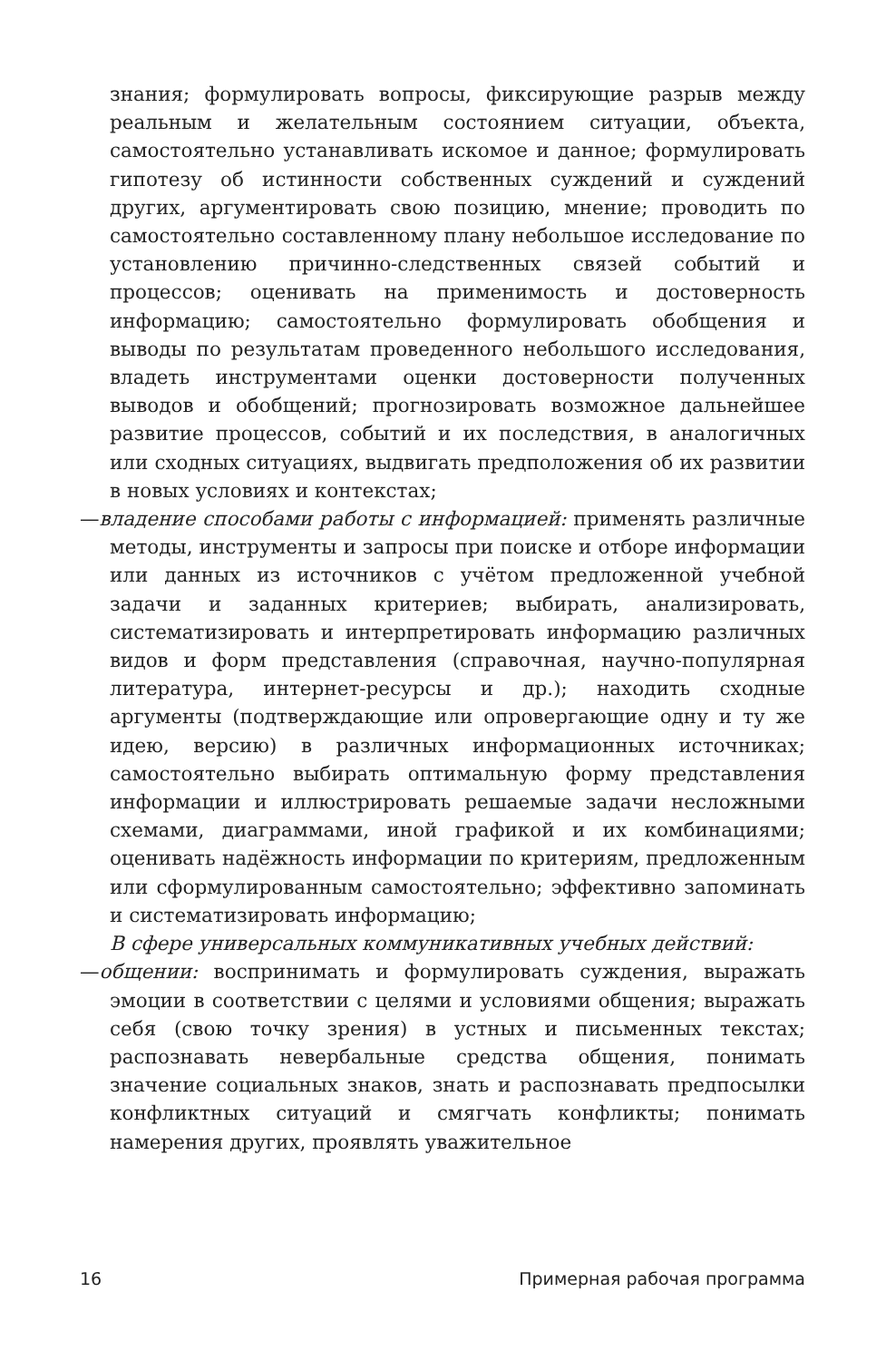знания; формулировать вопросы, фиксирующие разрыв между реальным и желательным состоянием ситуации, объекта, самостоятельно устанавливать искомое и данное; формулировать гипотезу об истинности собственных суждений и суждений других, аргументировать свою позицию, мнение; проводить по самостоятельно составленному плану небольшое исследование по установлению причинно-следственных связей событий и процессов; оценивать на применимость и достоверность информацию; самостоятельно формулировать обобщения и выводы по результатам проведенного небольшого исследования, владеть инструментами оценки достоверности полученных выводов и обобщений; прогнозировать возможное дальнейшее развитие процессов, событий и их последствия, в аналогичных или сходных ситуациях, выдвигать предположения об их развитии в новых условиях и контекстах;
—владение способами работы с информацией: применять различные методы, инструменты и запросы при поиске и отборе информации или данных из источников с учётом предложенной учебной задачи и заданных критериев; выбирать, анализировать, систематизировать и интерпретировать информацию различных видов и форм представления (справочная, научно-популярная литература, интернет-ресурсы и др.); находить сходные аргументы (подтверждающие или опровергающие одну и ту же идею, версию) в различных информационных источниках; самостоятельно выбирать оптимальную форму представления информации и иллюстрировать решаемые задачи несложными схемами, диаграммами, иной графикой и их комбинациями; оценивать надёжность информации по критериям, предложенным или сформулированным самостоятельно; эффективно запоминать и систематизировать информацию;
В сфере универсальных коммуникативных учебных действий:
—общении: воспринимать и формулировать суждения, выражать эмоции в соответствии с целями и условиями общения; выражать себя (свою точку зрения) в устных и письменных текстах; распознавать невербальные средства общения, понимать значение социальных знаков, знать и распознавать предпосылки конфликтных ситуаций и смягчать конфликты; понимать намерения других, проявлять уважительное
16 Примерная рабочая программа